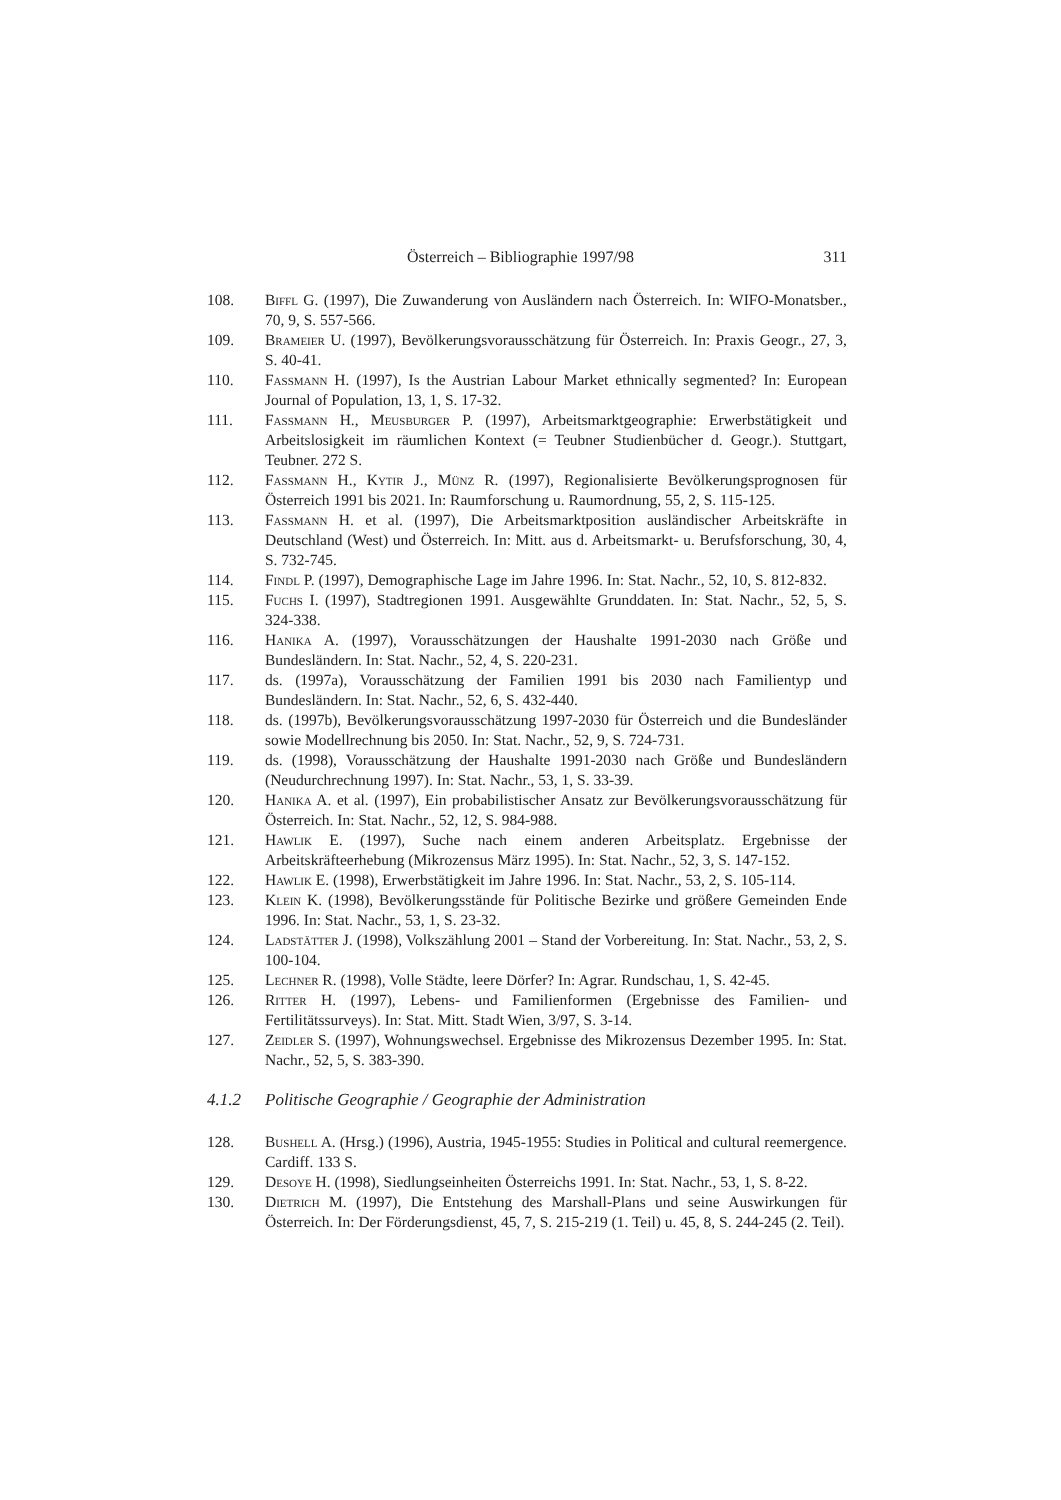Österreich – Bibliographie 1997/98 311
108. Biffl G. (1997), Die Zuwanderung von Ausländern nach Österreich. In: WIFO-Monatsber., 70, 9, S. 557-566.
109. Brameier U. (1997), Bevölkerungsvorausschätzung für Österreich. In: Praxis Geogr., 27, 3, S. 40-41.
110. Fassmann H. (1997), Is the Austrian Labour Market ethnically segmented? In: European Journal of Population, 13, 1, S. 17-32.
111. Fassmann H., Meusburger P. (1997), Arbeitsmarktgeographie: Erwerbstätigkeit und Arbeitslosigkeit im räumlichen Kontext (= Teubner Studienbücher d. Geogr.). Stuttgart, Teubner. 272 S.
112. Fassmann H., Kytir J., Münz R. (1997), Regionalisierte Bevölkerungsprognosen für Österreich 1991 bis 2021. In: Raumforschung u. Raumordnung, 55, 2, S. 115-125.
113. Fassmann H. et al. (1997), Die Arbeitsmarktposition ausländischer Arbeitskräfte in Deutschland (West) und Österreich. In: Mitt. aus d. Arbeitsmarkt- u. Berufsforschung, 30, 4, S. 732-745.
114. Findl P. (1997), Demographische Lage im Jahre 1996. In: Stat. Nachr., 52, 10, S. 812-832.
115. Fuchs I. (1997), Stadtregionen 1991. Ausgewählte Grunddaten. In: Stat. Nachr., 52, 5, S. 324-338.
116. Hanika A. (1997), Vorausschätzungen der Haushalte 1991-2030 nach Größe und Bundesländern. In: Stat. Nachr., 52, 4, S. 220-231.
117. ds. (1997a), Vorausschätzung der Familien 1991 bis 2030 nach Familientyp und Bundesländern. In: Stat. Nachr., 52, 6, S. 432-440.
118. ds. (1997b), Bevölkerungsvorausschätzung 1997-2030 für Österreich und die Bundesländer sowie Modellrechnung bis 2050. In: Stat. Nachr., 52, 9, S. 724-731.
119. ds. (1998), Vorausschätzung der Haushalte 1991-2030 nach Größe und Bundesländern (Neudurchrechnung 1997). In: Stat. Nachr., 53, 1, S. 33-39.
120. Hanika A. et al. (1997), Ein probabilistischer Ansatz zur Bevölkerungsvorausschätzung für Österreich. In: Stat. Nachr., 52, 12, S. 984-988.
121. Hawlik E. (1997), Suche nach einem anderen Arbeitsplatz. Ergebnisse der Arbeitskräfteerhebung (Mikrozensus März 1995). In: Stat. Nachr., 52, 3, S. 147-152.
122. Hawlik E. (1998), Erwerbstätigkeit im Jahre 1996. In: Stat. Nachr., 53, 2, S. 105-114.
123. Klein K. (1998), Bevölkerungsstände für Politische Bezirke und größere Gemeinden Ende 1996. In: Stat. Nachr., 53, 1, S. 23-32.
124. Ladstätter J. (1998), Volkszählung 2001 – Stand der Vorbereitung. In: Stat. Nachr., 53, 2, S. 100-104.
125. Lechner R. (1998), Volle Städte, leere Dörfer? In: Agrar. Rundschau, 1, S. 42-45.
126. Ritter H. (1997), Lebens- und Familienformen (Ergebnisse des Familien- und Fertilitätssurveys). In: Stat. Mitt. Stadt Wien, 3/97, S. 3-14.
127. Zeidler S. (1997), Wohnungswechsel. Ergebnisse des Mikrozensus Dezember 1995. In: Stat. Nachr., 52, 5, S. 383-390.
4.1.2 Politische Geographie / Geographie der Administration
128. Bushell A. (Hrsg.) (1996), Austria, 1945-1955: Studies in Political and cultural reemergence. Cardiff. 133 S.
129. Desoye H. (1998), Siedlungseinheiten Österreichs 1991. In: Stat. Nachr., 53, 1, S. 8-22.
130. Dietrich M. (1997), Die Entstehung des Marshall-Plans und seine Auswirkungen für Österreich. In: Der Förderungsdienst, 45, 7, S. 215-219 (1. Teil) u. 45, 8, S. 244-245 (2. Teil).